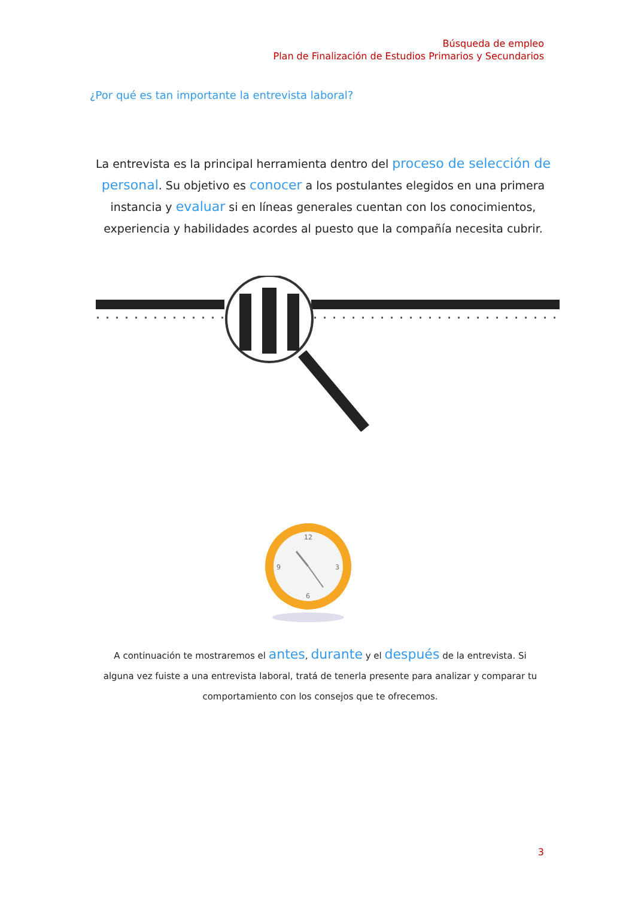Búsqueda de empleo
Plan de Finalización de Estudios Primarios y Secundarios
¿Por qué es tan importante la entrevista laboral?
La entrevista es la principal herramienta dentro del proceso de selección de personal. Su objetivo es conocer a los postulantes elegidos en una primera instancia y evaluar si en líneas generales cuentan con los conocimientos, experiencia y habilidades acordes al puesto que la compañía necesita cubrir.
12
3
6
9
A continuación te mostraremos el antes, durante y el después de la entrevista. Si alguna vez fuiste a una entrevista laboral, tratá de tenerla presente para analizar y comparar tu comportamiento con los consejos que te ofrecemos.
3